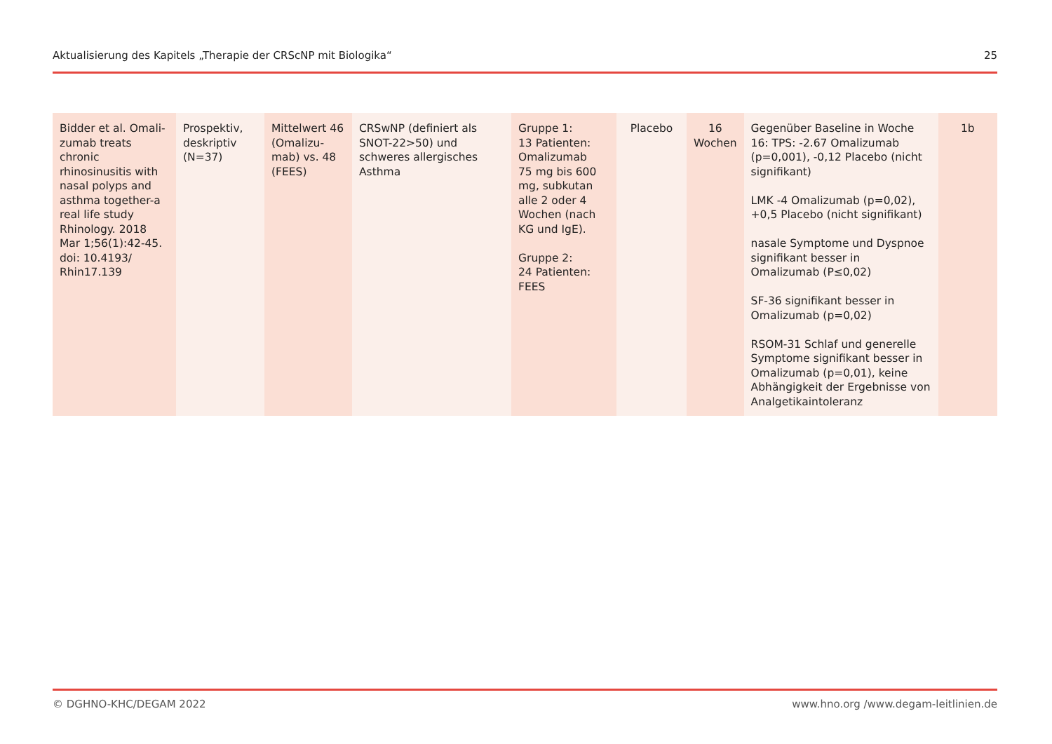Aktualisierung des Kapitels „Therapie der CRScNP mit Biologika“25
| Bidder et al. Omali­zumab treats chronic rhinosinusitis with nasal polyps and asthma together-a real life study Rhinology. 2018 Mar 1;56(1):42-45. doi: 10.4193/ Rhin17.139 | Prospektiv, deskriptiv (N=37) | Mittelwert 46 (Omalizu­mab) vs. 48 (FEES) | CRSwNP (definiert als SNOT-22>50) und schweres allergi­sches Asthma | Gruppe 1: 13 Patienten: Oma­lizumab 75 mg bis 600 mg, subkutan alle 2 oder 4 Wochen (nach KG und IgE). Gruppe 2: 24 Patienten: FEES | Placebo | 16 Wochen | Gegenüber Baseline in Woche 16: TPS: -2.67 Omalizumab (p=0,001), -0,12 Placebo (nicht signifikant) LMK -4 Omalizumab (p=0,02), +0,5 Placebo (nicht signifikant) nasale Symptome und Dyspnoe signifikant besser in Omalizumab (P≤0,02) SF-36 signifikant besser in Omalizu­mab (p=0,02) RSOM-31 Schlaf und generelle Sym­ptome signifikant besser in Omalizu­mab (p=0,01), keine Abhängigkeit der Ergebnisse von Analgetikainto­leranz | 1b |
© DGHNO-KHC/DEGAM 2022 www.hno.org /www.degam-leitlinien.de